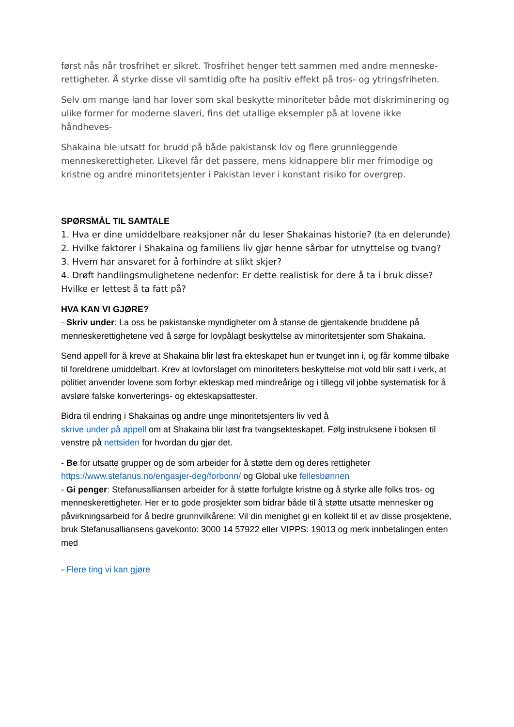først nås når trosfrihet er sikret. Trosfrihet henger tett sammen med andre menneske-rettigheter. Å styrke disse vil samtidig ofte ha positiv effekt på tros- og ytringsfriheten.
Selv om mange land har lover som skal beskytte minoriteter både mot diskriminering og ulike former for moderne slaveri, fins det utallige eksempler på at lovene ikke håndheves-
Shakaina ble utsatt for brudd på både pakistansk lov og flere grunnleggende menneskerettigheter. Likevel får det passere, mens kidnappere blir mer frimodige og kristne og andre minoritetsjenter i Pakistan lever i konstant risiko for overgrep.
SPØRSMÅL TIL SAMTALE
1. Hva er dine umiddelbare reaksjoner når du leser Shakainas historie? (ta en delerunde)
2. Hvilke faktorer i Shakaina og familiens liv gjør henne sårbar for utnyttelse og tvang?
3. Hvem har ansvaret for å forhindre at slikt skjer?
4. Drøft handlingsmulighetene nedenfor: Er dette realistisk for dere å ta i bruk disse? Hvilke er lettest å ta fatt på?
HVA KAN VI GJØRE?
- Skriv under: La oss be pakistanske myndigheter om å stanse de gjentakende bruddene på menneskerettighetene ved å sørge for lovpålagt beskyttelse av minoritetsjenter som Shakaina.
Send appell for å kreve at Shakaina blir løst fra ekteskapet hun er tvunget inn i, og får komme tilbake til foreldrene umiddelbart. Krev at lovforslaget om minoriteters beskyttelse mot vold blir satt i verk, at politiet anvender lovene som forbyr ekteskap med mindreårige og i tillegg vil jobbe systematisk for å avsløre falske konverterings- og ekteskapsattester.
Bidra til endring i Shakainas og andre unge minoritetsjenters liv ved å
skrive under på appell om at Shakaina blir løst fra tvangsekteskapet. Følg instruksene i boksen til venstre på nettsiden for hvordan du gjør det.
- Be for utsatte grupper og de som arbeider for å støtte dem og deres rettigheter https://www.stefanus.no/engasjer-deg/forbonn/ og Global uke fellesbønnen
- Gi penger: Stefanusalliansen arbeider for å støtte forfulgte kristne og å styrke alle folks tros- og menneskerettigheter. Her er to gode prosjekter som bidrar både til å støtte utsatte mennesker og påvirkningsarbeid for å bedre grunnvilkårene: Vil din menighet gi en kollekt til et av disse prosjektene, bruk Stefanusalliansens gavekonto: 3000 14 57922 eller VIPPS: 19013 og merk innbetalingen enten med
- Flere ting vi kan gjøre